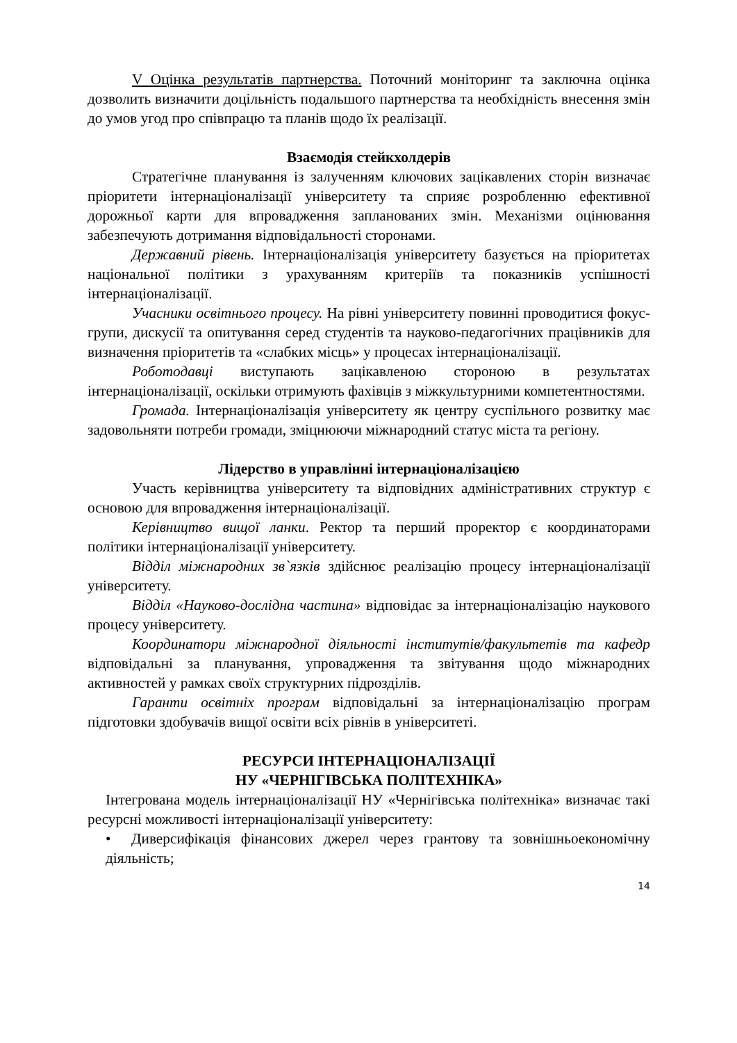V Оцінка результатів партнерства. Поточний моніторинг та заключна оцінка дозволить визначити доцільність подальшого партнерства та необхідність внесення змін до умов угод про співпрацю та планів щодо їх реалізації.
Взаємодія стейкхолдерів
Стратегічне планування із залученням ключових зацікавлених сторін визначає пріоритети інтернаціоналізації університету та сприяє розробленню ефективної дорожньої карти для впровадження запланованих змін. Механізми оцінювання забезпечують дотримання відповідальності сторонами.
Державний рівень. Інтернаціоналізація університету базується на пріоритетах національної політики з урахуванням критеріїв та показників успішності інтернаціоналізації.
Учасники освітнього процесу. На рівні університету повинні проводитися фокус-групи, дискусії та опитування серед студентів та науково-педагогічних працівників для визначення пріоритетів та «слабких місць» у процесах інтернаціоналізації.
Роботодавці виступають зацікавленою стороною в результатах інтернаціоналізації, оскільки отримують фахівців з міжкультурними компетентностями.
Громада. Інтернаціоналізація університету як центру суспільного розвитку має задовольняти потреби громади, зміцнюючи міжнародний статус міста та регіону.
Лідерство в управлінні інтернаціоналізацією
Участь керівництва університету та відповідних адміністративних структур є основою для впровадження інтернаціоналізації.
Керівництво вищої ланки. Ректор та перший проректор є координаторами політики інтернаціоналізації університету.
Відділ міжнародних зв`язків здійснює реалізацію процесу інтернаціоналізації університету.
Відділ «Науково-дослідна частина» відповідає за інтернаціоналізацію наукового процесу університету.
Координатори міжнародної діяльності інститутів/факультетів та кафедр відповідальні за планування, упровадження та звітування щодо міжнародних активностей у рамках своїх структурних підрозділів.
Гаранти освітніх програм відповідальні за інтернаціоналізацію програм підготовки здобувачів вищої освіти всіх рівнів в університеті.
РЕСУРСИ ІНТЕРНАЦІОНАЛІЗАЦІЇ
НУ «ЧЕРНІГІВСЬКА ПОЛІТЕХНІКА»
Інтегрована модель інтернаціоналізації НУ «Чернігівська політехніка» визначає такі ресурсні можливості інтернаціоналізації університету:
• Диверсифікація фінансових джерел через грантову та зовнішньоекономічну діяльність;
14